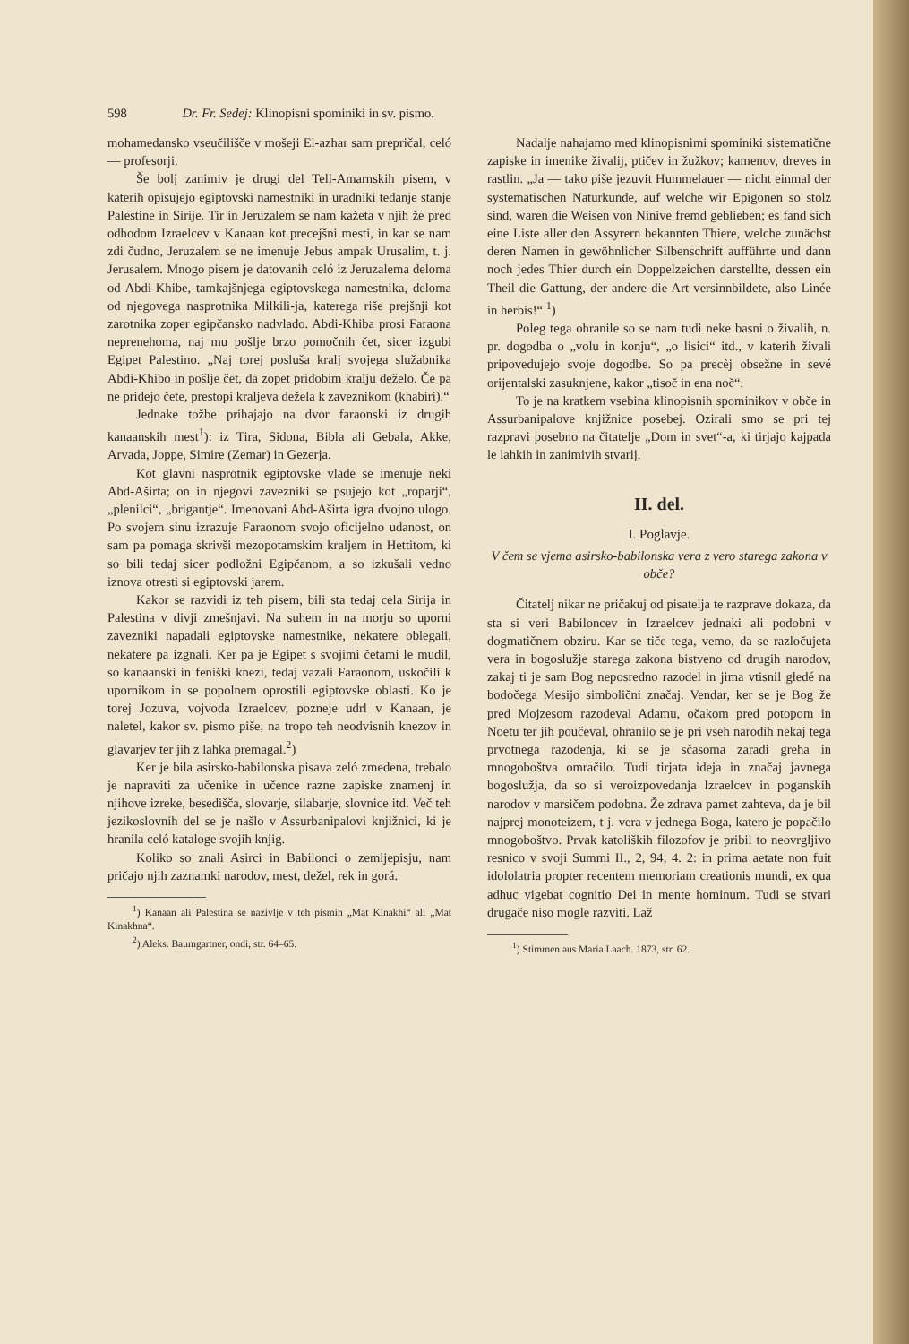598 Dr. Fr. Sedej: Klinopisni spominiki in sv. pismo.
mohamedansko vseučilišče v mošeji El-azhar sam prepričal, celó — profesorji.
Še bolj zanimiv je drugi del Tell-Amarnskih pisem, v katerih opisujejo egiptovski namestniki in uradniki tedanje stanje Palestine in Sirije. Tir in Jeruzalem se nam kažeta v njih že pred odhodom Izraelcev v Kanaan kot precejšni mesti, in kar se nam zdi čudno, Jeruzalem se ne imenuje Jebus ampak Urusalim, t. j. Jerusalem. Mnogo pisem je datovanih celó iz Jeruzalema deloma od Abdi-Khibe, tamkajšnjega egiptovskega namestnika, deloma od njegovega nasprotnika Milkili-ja, katerega riše prejšnji kot zarotnika zoper egipčansko nadvlado. Abdi-Khiba prosi Faraona neprenehoma, naj mu pošlje brzo pomočnih čet, sicer izgubi Egipet Palestino. „Naj torej posluša kralj svojega služabnika Abdi-Khibo in pošlje čet, da zopet pridobim kralju deželo. Če pa ne pridejo čete, prestopi kraljeva dežela k zaveznikom (khabiri).“
Jednake tožbe prihajajo na dvor faraonski iz drugih kanaanskih mest<sup>1</sup>): iz Tira, Sidona, Bibla ali Gebala, Akke, Arvada, Joppe, Simire (Zemar) in Gezerja.
Kot glavni nasprotnik egiptovske vlade se imenuje neki Abd-Aširta; on in njegovi zavezniki se psujejo kot „roparji“, „plenilci“, „brigantje“. Imenovani Abd-Aširta igra dvojno ulogo. Po svojem sinu izrazuje Faraonom svojo oficijelno udanost, on sam pa pomaga skrivši mezopotamskim kraljem in Hettitom, ki so bili tedaj sicer podložni Egipčanom, a so izkušali vedno iznova otresti si egiptovski jarem.
Kakor se razvidi iz teh pisem, bili sta tedaj cela Sirija in Palestina v divji zmešnjavi. Na suhem in na morju so uporni zavezniki napadali egiptovske namestnike, nekatere oblegali, nekatere pa izgnali. Ker pa je Egipet s svojimi četami le mudil, so kanaanski in feniški knezi, tedaj vazali Faraonom, uskočili k upornikom in se popolnem oprostili egiptovske oblasti. Ko je torej Jozuva, vojvoda Izraelcev, pozneje udrl v Kanaan, je naletel, kakor sv. pismo piše, na tropo teh neodvisnih knezov in glavarjev ter jih z lahka premagal.<sup>2</sup>)
Ker je bila asirsko-babilonska pisava zeló zmedena, trebalo je napraviti za učenike in učence razne zapiske znamenj in njihove izreke, besedišča, slovarje, silabarje, slovnice itd. Več teh jezikoslovnih del se je našlo v Assurbanipalovi knjižnici, ki je hranila celó kataloge svojih knjig.
Koliko so znali Asirci in Babilonci o zemljepisju, nam pričajo njih zaznamki narodov, mest, dežel, rek in gorá.
<sup>1</sup>) Kanaan ali Palestina se nazivlje v teh pismih „Mat Kinakhi“ ali „Mat Kinakhna“.
<sup>2</sup>) Aleks. Baumgartner, ondi, str. 64–65.
Nadalje nahajamo med klinopisnimi spominiki sistematične zapiske in imenike živalij, ptičev in žužkov; kamenov, dreves in rastlin. „Ja — tako piše jezuvit Hummelauer — nicht einmal der systematischen Naturkunde, auf welche wir Epigonen so stolz sind, waren die Weisen von Ninive fremd geblieben; es fand sich eine Liste aller den Assyrern bekannten Thiere, welche zunächst deren Namen in gewöhnlicher Silbenschrift aufführte und dann noch jedes Thier durch ein Doppelzeichen darstellte, dessen ein Theil die Gattung, der andere die Art versinnbildete, also Linée in herbis!“ <sup>1</sup>)
Poleg tega ohranile so se nam tudi neke basni o živalih, n. pr. dogodba o „volu in konju“, „o lisici“ itd., v katerih živali pripovedujejo svoje dogodbe. So pa precèj obsežne in sevé orijentalski zasuknjene, kakor „tisoč in ena noč“.
To je na kratkem vsebina klinopisnih spominikov v obče in Assurbanipalove knjižnice posebej. Ozirali smo se pri tej razpravi posebno na čitatelje „Dom in svet“-a, ki tirjajo kajpada le lahkih in zanimivih stvarij.
II. del.
I. Poglavje.
V čem se vjema asirsko-babilonska vera z vero starega zakona v obče?
Čitatelj nikar ne pričakuj od pisatelja te razprave dokaza, da sta si veri Babiloncev in Izraelcev jednaki ali podobni v dogmatičnem obziru. Kar se tiče tega, vemo, da se razločujeta vera in bogoslužje starega zakona bistveno od drugih narodov, zakaj ti je sam Bog neposredno razodel in jima vtisnil gledé na bodočega Mesijo simbolični značaj. Vendar, ker se je Bog že pred Mojzesom razodeval Adamu, očakom pred potopom in Noetu ter jih poučeval, ohranilo se je pri vseh narodih nekaj tega prvotnega razodenja, ki se je sčasoma zaradi greha in mnogoboštva omračilo. Tudi tirjata ideja in značaj javnega bogoslužja, da so si veroizpovedanja Izraelcev in poganskih narodov v marsičem podobna. Že zdrava pamet zahteva, da je bil najprej monoteizem, t j. vera v jednega Boga, katero je popačilo mnogoboštvo. Prvak katoliških filozofov je pribil to neovrgljivo resnico v svoji Summi II., 2, 94, 4. 2: in prima aetate non fuit idololatria propter recentem memoriam creationis mundi, ex qua adhuc vigebat cognitio Dei in mente hominum. Tudi se stvari drugače niso mogle razviti. Laž
<sup>1</sup>) Stimmen aus Maria Laach. 1873, str. 62.